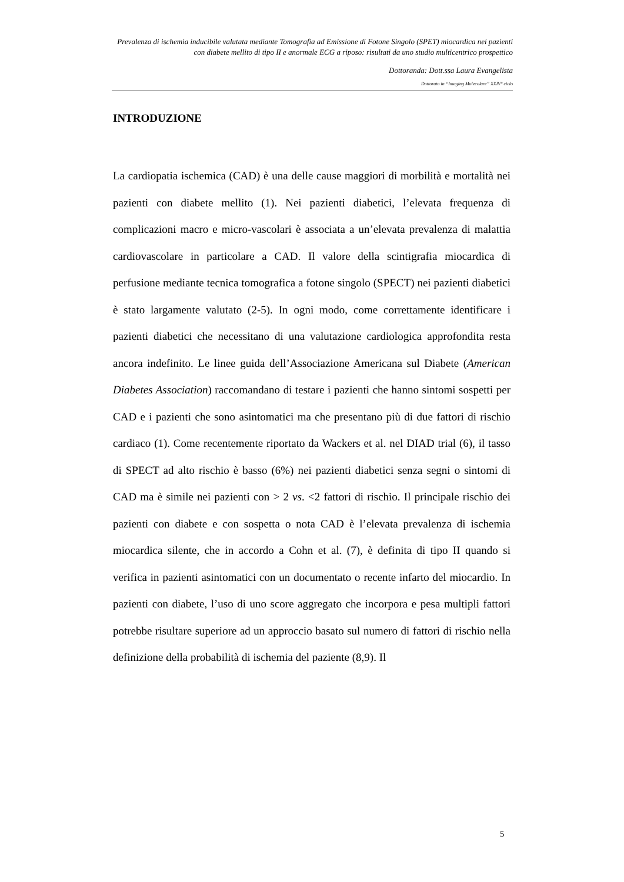Prevalenza di ischemia inducibile valutata mediante Tomografia ad Emissione di Fotone Singolo (SPET) miocardica nei pazienti con diabete mellito di tipo II e anormale ECG a riposo: risultati da uno studio multicentrico prospettico
Dottoranda: Dott.ssa Laura Evangelista
Dottorato in “Imaging Molecolare” XXIV° ciclo
INTRODUZIONE
La cardiopatia ischemica (CAD) è una delle cause maggiori di morbilità e mortalità nei pazienti con diabete mellito (1). Nei pazienti diabetici, l’elevata frequenza di complicazioni macro e micro-vascolari è associata a un’elevata prevalenza di malattia cardiovascolare in particolare a CAD. Il valore della scintigrafia miocardica di perfusione mediante tecnica tomografica a fotone singolo (SPECT) nei pazienti diabetici è stato largamente valutato (2-5). In ogni modo, come correttamente identificare i pazienti diabetici che necessitano di una valutazione cardiologica approfondita resta ancora indefinito. Le linee guida dell’Associazione Americana sul Diabete (American Diabetes Association) raccomandano di testare i pazienti che hanno sintomi sospetti per CAD e i pazienti che sono asintomatici ma che presentano più di due fattori di rischio cardiaco (1). Come recentemente riportato da Wackers et al. nel DIAD trial (6), il tasso di SPECT ad alto rischio è basso (6%) nei pazienti diabetici senza segni o sintomi di CAD ma è simile nei pazienti con > 2 vs. <2 fattori di rischio. Il principale rischio dei pazienti con diabete e con sospetta o nota CAD è l’elevata prevalenza di ischemia miocardica silente, che in accordo a Cohn et al. (7), è definita di tipo II quando si verifica in pazienti asintomatici con un documentato o recente infarto del miocardio. In pazienti con diabete, l’uso di uno score aggregato che incorpora e pesa multipli fattori potrebbe risultare superiore ad un approccio basato sul numero di fattori di rischio nella definizione della probabilità di ischemia del paziente (8,9). Il
5